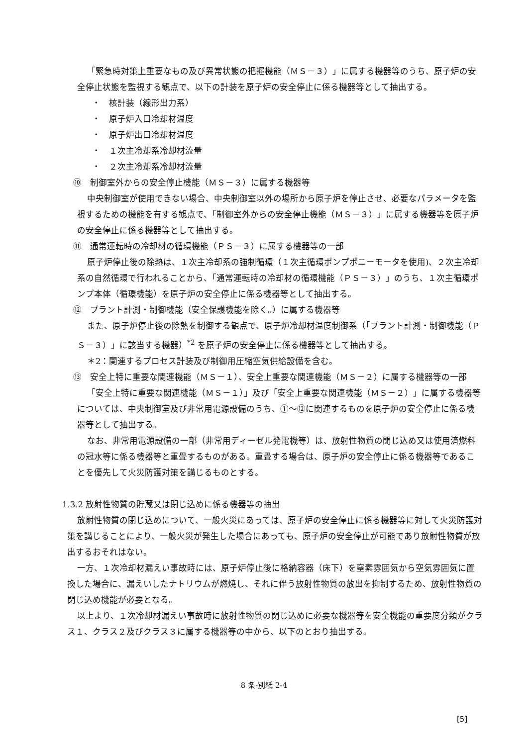「緊急時対策上重要なもの及び異常状態の把握機能（ＭＳ－３）」に属する機器等のうち、原子炉の安全停止状態を監視する観点で、以下の計装を原子炉の安全停止に係る機器等として抽出する。
・　核計装（線形出力系）
・　原子炉入口冷却材温度
・　原子炉出口冷却材温度
・　１次主冷却系冷却材流量
・　２次主冷却系冷却材流量
⑩　制御室外からの安全停止機能（ＭＳ－３）に属する機器等
中央制御室が使用できない場合、中央制御室以外の場所から原子炉を停止させ、必要なパラメータを監視するための機能を有する観点で、「制御室外からの安全停止機能（ＭＳ－３）」に属する機器等を原子炉の安全停止に係る機器等として抽出する。
⑪　通常運転時の冷却材の循環機能（ＰＳ－３）に属する機器等の一部
原子炉停止後の除熱は、１次主冷却系の強制循環（１次主循環ポンプポニーモータを使用)、２次主冷却系の自然循環で行われることから、「通常運転時の冷却材の循環機能（ＰＳ－３）」のうち、１次主循環ポンプ本体（循環機能）を原子炉の安全停止に係る機器等として抽出する。
⑫　プラント計測・制御機能（安全保護機能を除く。）に属する機器等
また、原子炉停止後の除熱を制御する観点で、原子炉冷却材温度制御系（「プラント計測・制御機能（ＰＳ－３）」に該当する機器）<sup>*2</sup> を原子炉の安全停止に係る機器等として抽出する。
＊2：関連するプロセス計装及び制御用圧縮空気供給設備を含む。
⑬　安全上特に重要な関連機能（ＭＳ－１）、安全上重要な関連機能（ＭＳ－２）に属する機器等の一部
「安全上特に重要な関連機能（ＭＳ－１）」及び「安全上重要な関連機能（ＭＳ－２）」に属する機器等については、中央制御室及び非常用電源設備のうち、①～⑫に関連するものを原子炉の安全停止に係る機器等として抽出する。
なお、非常用電源設備の一部（非常用ディーゼル発電機等）は、放射性物質の閉じ込め又は使用済燃料の冠水等に係る機器等と重畳するものがある。重畳する場合は、原子炉の安全停止に係る機器等であることを優先して火災防護対策を講じるものとする。
1.3.2 放射性物質の貯蔵又は閉じ込めに係る機器等の抽出
放射性物質の閉じ込めについて、一般火災にあっては、原子炉の安全停止に係る機器等に対して火災防護対策を講じることにより、一般火災が発生した場合にあっても、原子炉の安全停止が可能であり放射性物質が放出するおそれはない。
一方、１次冷却材漏えい事故時には、原子炉停止後に格納容器（床下）を窒素雰囲気から空気雰囲気に置換した場合に、漏えいしたナトリウムが燃焼し、それに伴う放射性物質の放出を抑制するため、放射性物質の閉じ込め機能が必要となる。
以上より、１次冷却材漏えい事故時に放射性物質の閉じ込めに必要な機器等を安全機能の重要度分類がクラス１、クラス２及びクラス３に属する機器等の中から、以下のとおり抽出する。
8 条-別紙 2-4
[5]